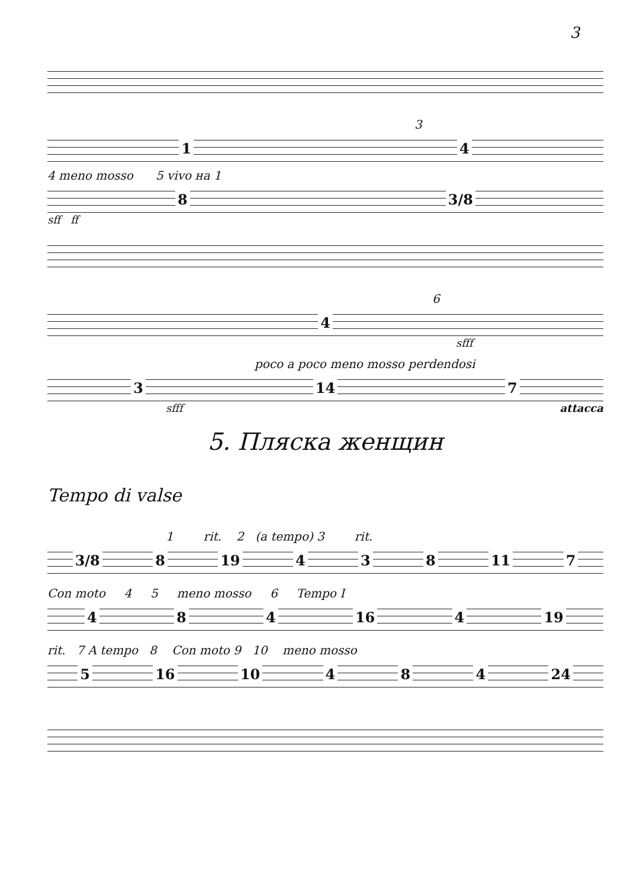3
3
1 4
4 meno mosso 5 vivo на 1
8 3/8
sff ff
6
4
sfff
poco a poco meno mosso perdendosi
3 14 7
sfff attacca
5. Пляска женщин
Tempo di valse
1 rit. 2 (a tempo) 3 rit.
3/8 8 19 4 3 8 11 7
Con moto 4 5 meno mosso 6 Tempo I
4 8 4 16 4 19
rit. 7 A tempo 8 Con moto 9 10 meno mosso
5 16 10 4 8 4 24